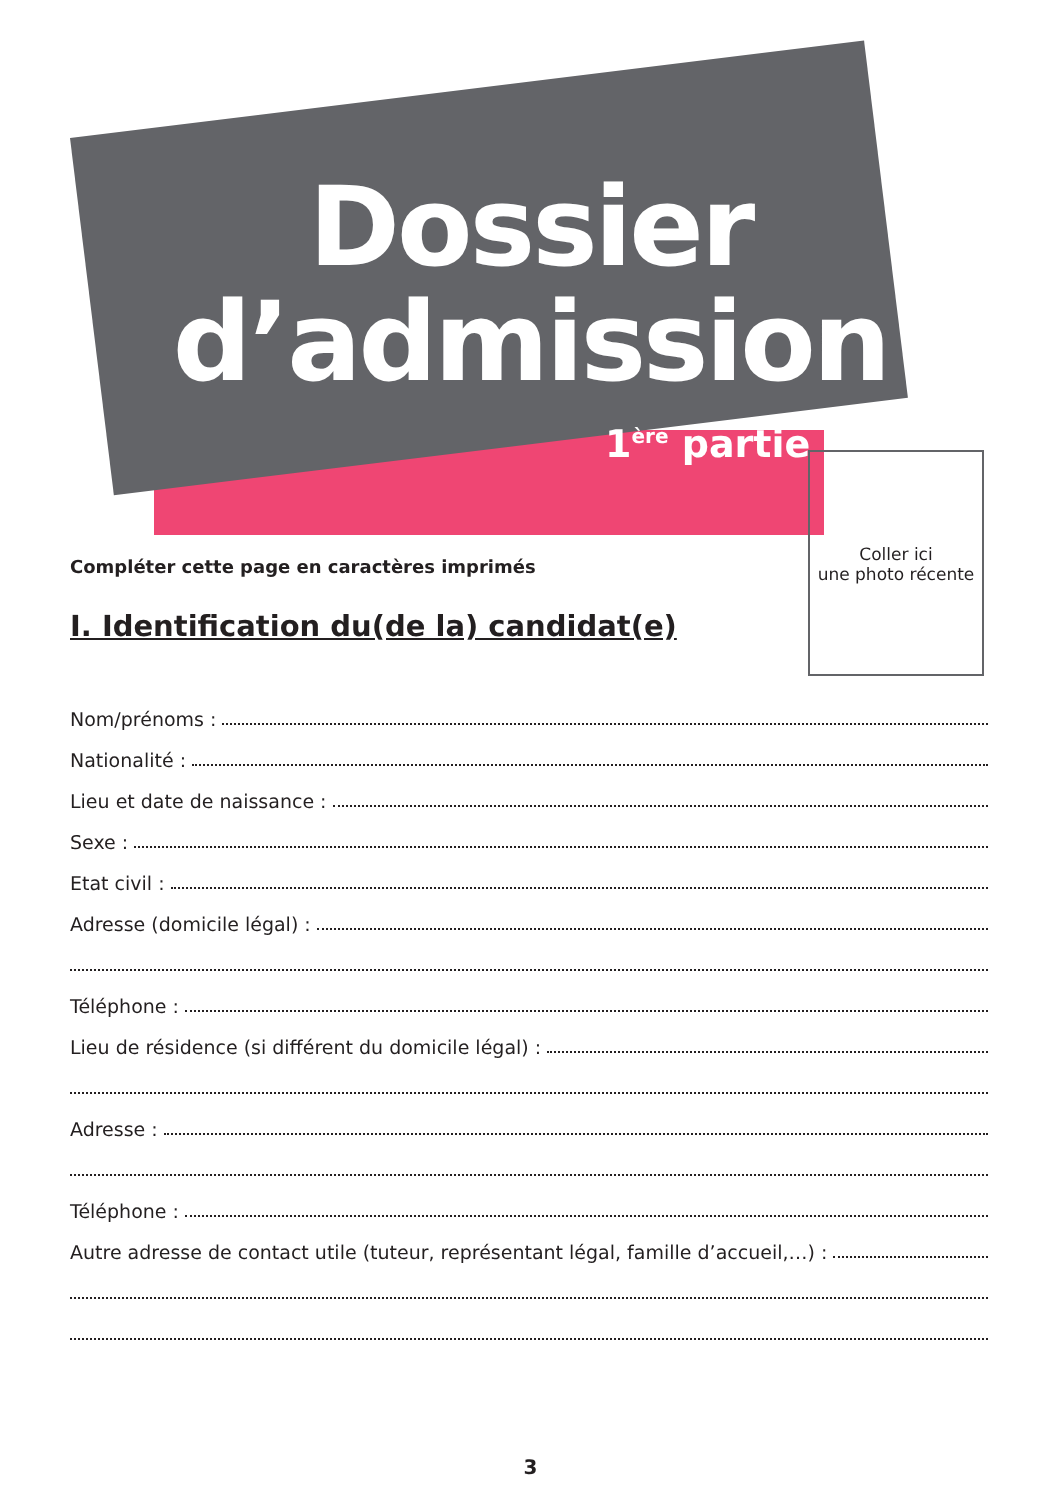Dossier
d’admission
1<sup>ère</sup> partie
Coller ici
une photo récente
Compléter cette page en caractères imprimés
I. Identification du(de la) candidat(e)
Nom/prénoms :
Nationalité :
Lieu et date de naissance :
Sexe :
Etat civil :
Adresse (domicile légal) :
Téléphone :
Lieu de résidence (si différent du domicile légal) :
Adresse :
Téléphone :
Autre adresse de contact utile (tuteur, représentant légal, famille d’accueil,…) :
3